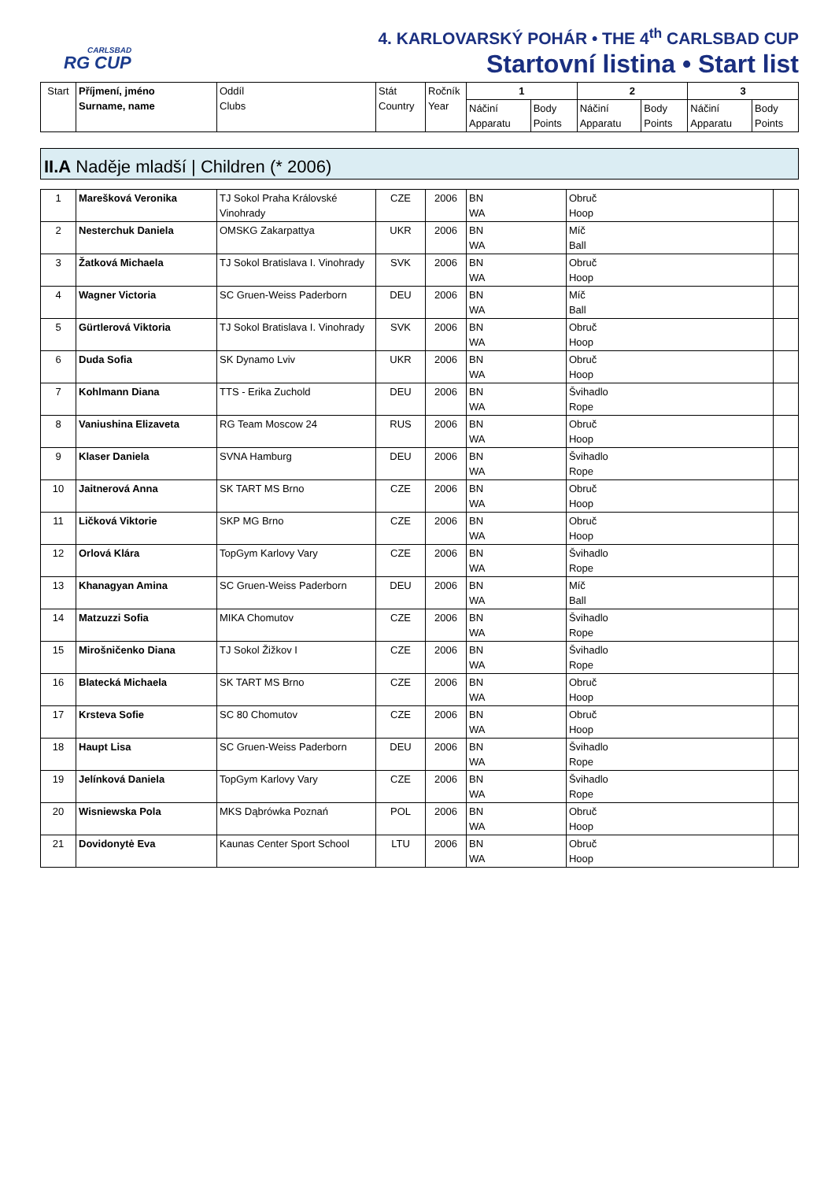CARLSBAD
RG CUP
4. KARLOVARSKÝ POHÁR • THE 4<sup>th</sup> CARLSBAD CUP
Startovní listina • Start list
| Start | Příjmení, jméno Surname, name | Oddíl Clubs | Stát Country | Ročník Year | 1 | | 2 | | 3 | |
| --- | --- | --- | --- | --- | --- | --- | --- | --- | --- | --- |
| | | | | | Náčiní Apparatu | Body Points | Náčiní Apparatu | Body Points | Náčiní Apparatu | Body Points |
II.A Naděje mladší | Children (* 2006)
| 1 | Marešková Veronika | TJ Sokol Praha Královské Vinohrady | CZE | 2006 | BN WA | Obruč Hoop | |
| 2 | Nesterchuk Daniela | OMSKG Zakarpattya | UKR | 2006 | BN WA | Míč Ball | |
| 3 | Žatková Michaela | TJ Sokol Bratislava I. Vinohrady | SVK | 2006 | BN WA | Obruč Hoop | |
| 4 | Wagner Victoria | SC Gruen-Weiss Paderborn | DEU | 2006 | BN WA | Míč Ball | |
| 5 | Gürtlerová Viktoria | TJ Sokol Bratislava I. Vinohrady | SVK | 2006 | BN WA | Obruč Hoop | |
| 6 | Duda Sofia | SK Dynamo Lviv | UKR | 2006 | BN WA | Obruč Hoop | |
| 7 | Kohlmann Diana | TTS - Erika Zuchold | DEU | 2006 | BN WA | Švihadlo Rope | |
| 8 | Vaniushina Elizaveta | RG Team Moscow 24 | RUS | 2006 | BN WA | Obruč Hoop | |
| 9 | Klaser Daniela | SVNA Hamburg | DEU | 2006 | BN WA | Švihadlo Rope | |
| 10 | Jaitnerová Anna | SK TART MS Brno | CZE | 2006 | BN WA | Obruč Hoop | |
| 11 | Ličková Viktorie | SKP MG Brno | CZE | 2006 | BN WA | Obruč Hoop | |
| 12 | Orlová Klára | TopGym Karlovy Vary | CZE | 2006 | BN WA | Švihadlo Rope | |
| 13 | Khanagyan Amina | SC Gruen-Weiss Paderborn | DEU | 2006 | BN WA | Míč Ball | |
| 14 | Matzuzzi Sofia | MIKA Chomutov | CZE | 2006 | BN WA | Švihadlo Rope | |
| 15 | Mirošničenko Diana | TJ Sokol Žižkov I | CZE | 2006 | BN WA | Švihadlo Rope | |
| 16 | Blatecká Michaela | SK TART MS Brno | CZE | 2006 | BN WA | Obruč Hoop | |
| 17 | Krsteva Sofie | SC 80 Chomutov | CZE | 2006 | BN WA | Obruč Hoop | |
| 18 | Haupt Lisa | SC Gruen-Weiss Paderborn | DEU | 2006 | BN WA | Švihadlo Rope | |
| 19 | Jelínková Daniela | TopGym Karlovy Vary | CZE | 2006 | BN WA | Švihadlo Rope | |
| 20 | Wisniewska Pola | MKS Dąbrówka Poznań | POL | 2006 | BN WA | Obruč Hoop | |
| 21 | Dovidonytė Eva | Kaunas Center Sport School | LTU | 2006 | BN WA | Obruč Hoop | |